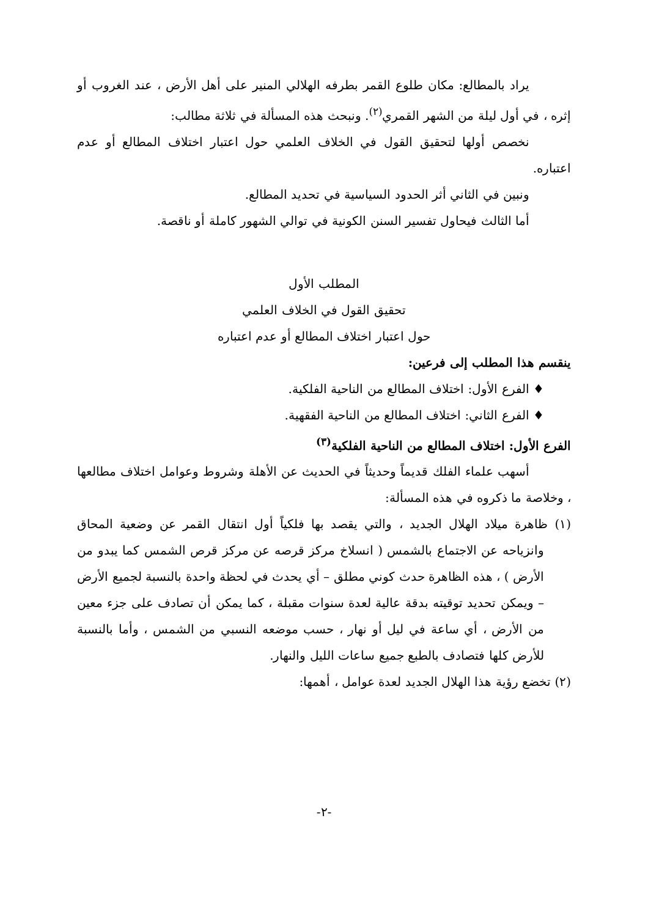يراد بالمطالع: مكان طلوع القمر بطرفه الهلالي المنير على أهل الأرض ، عند الغروب أو إثره ، في أول ليلة من الشهر القمري<sup>(٢)</sup>. ونبحث هذه المسألة في ثلاثة مطالب:
نخصص أولها لتحقيق القول في الخلاف العلمي حول اعتبار اختلاف المطالع أو عدم اعتباره.
ونبين في الثاني أثر الحدود السياسية في تحديد المطالع.
أما الثالث فيحاول تفسير السنن الكونية في توالي الشهور كاملة أو ناقصة.
المطلب الأول
تحقيق القول في الخلاف العلمي
حول اعتبار اختلاف المطالع أو عدم اعتباره
ينقسم هذا المطلب إلى فرعين:
♦ الفرع الأول: اختلاف المطالع من الناحية الفلكية.
♦ الفرع الثاني: اختلاف المطالع من الناحية الفقهية.
الفرع الأول: اختلاف المطالع من الناحية الفلكية<sup>(٣)</sup>
أسهب علماء الفلك قديماً وحديثاً في الحديث عن الأهلة وشروط وعوامل اختلاف مطالعها ، وخلاصة ما ذكروه في هذه المسألة:
(١) ظاهرة ميلاد الهلال الجديد ، والتي يقصد بها فلكياً أول انتقال القمر عن وضعية المحاق وانزياحه عن الاجتماع بالشمس ( انسلاخ مركز قرصه عن مركز قرص الشمس كما يبدو من الأرض ) ، هذه الظاهرة حدث كوني مطلق – أي يحدث في لحظة واحدة بالنسبة لجميع الأرض – ويمكن تحديد توقيته بدقة عالية لعدة سنوات مقبلة ، كما يمكن أن تصادف على جزء معين من الأرض ، أي ساعة في ليل أو نهار ، حسب موضعه النسبي من الشمس ، وأما بالنسبة للأرض كلها فتصادف بالطبع جميع ساعات الليل والنهار.
(٢) تخضع رؤية هذا الهلال الجديد لعدة عوامل ، أهمها:
-٢-